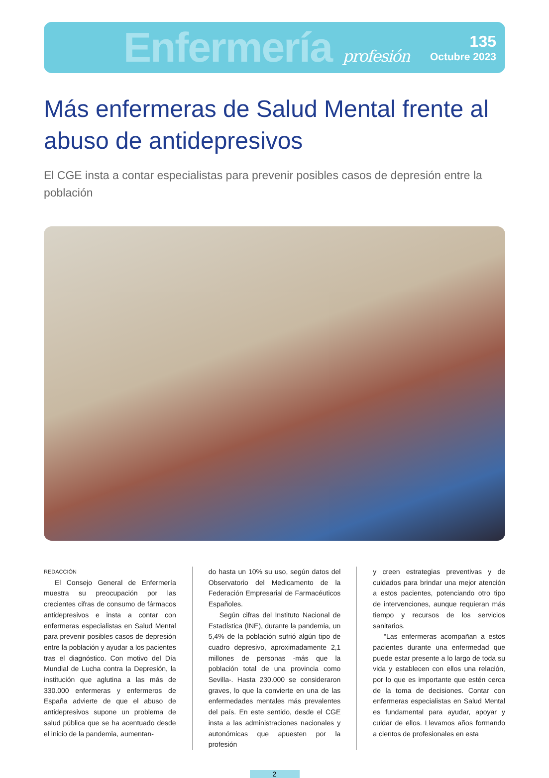Enfermería profesión
135
Octubre 2023
Más enfermeras de Salud Mental frente al abuso de antidepresivos
El CGE insta a contar especialistas para prevenir posibles casos de depresión entre la población
REDACCIÓN
El Consejo General de Enfermería muestra su preocupación por las crecientes cifras de consumo de fármacos antidepresivos e insta a contar con enfermeras especialistas en Salud Mental para prevenir posibles casos de depresión entre la población y ayudar a los pacientes tras el diagnóstico. Con motivo del Día Mundial de Lucha contra la Depresión, la institución que aglutina a las más de 330.000 enfermeras y enfermeros de España advierte de que el abuso de antidepresivos supone un problema de salud pública que se ha acentuado desde el inicio de la pandemia, aumentan-
do hasta un 10% su uso, según datos del Observatorio del Medicamento de la Federación Empresarial de Farmacéuticos Españoles.
Según cifras del Instituto Nacional de Estadística (INE), durante la pandemia, un 5,4% de la población sufrió algún tipo de cuadro depresivo, aproximadamente 2,1 millones de personas -más que la población total de una provincia como Sevilla-. Hasta 230.000 se consideraron graves, lo que la convierte en una de las enfermedades mentales más prevalentes del país. En este sentido, desde el CGE insta a las administraciones nacionales y autonómicas que apuesten por la profesión
y creen estrategias preventivas y de cuidados para brindar una mejor atención a estos pacientes, potenciando otro tipo de intervenciones, aunque requieran más tiempo y recursos de los servicios sanitarios.
“Las enfermeras acompañan a estos pacientes durante una enfermedad que puede estar presente a lo largo de toda su vida y establecen con ellos una relación, por lo que es importante que estén cerca de la toma de decisiones. Contar con enfermeras especialistas en Salud Mental es fundamental para ayudar, apoyar y cuidar de ellos. Llevamos años formando a cientos de profesionales en esta
2